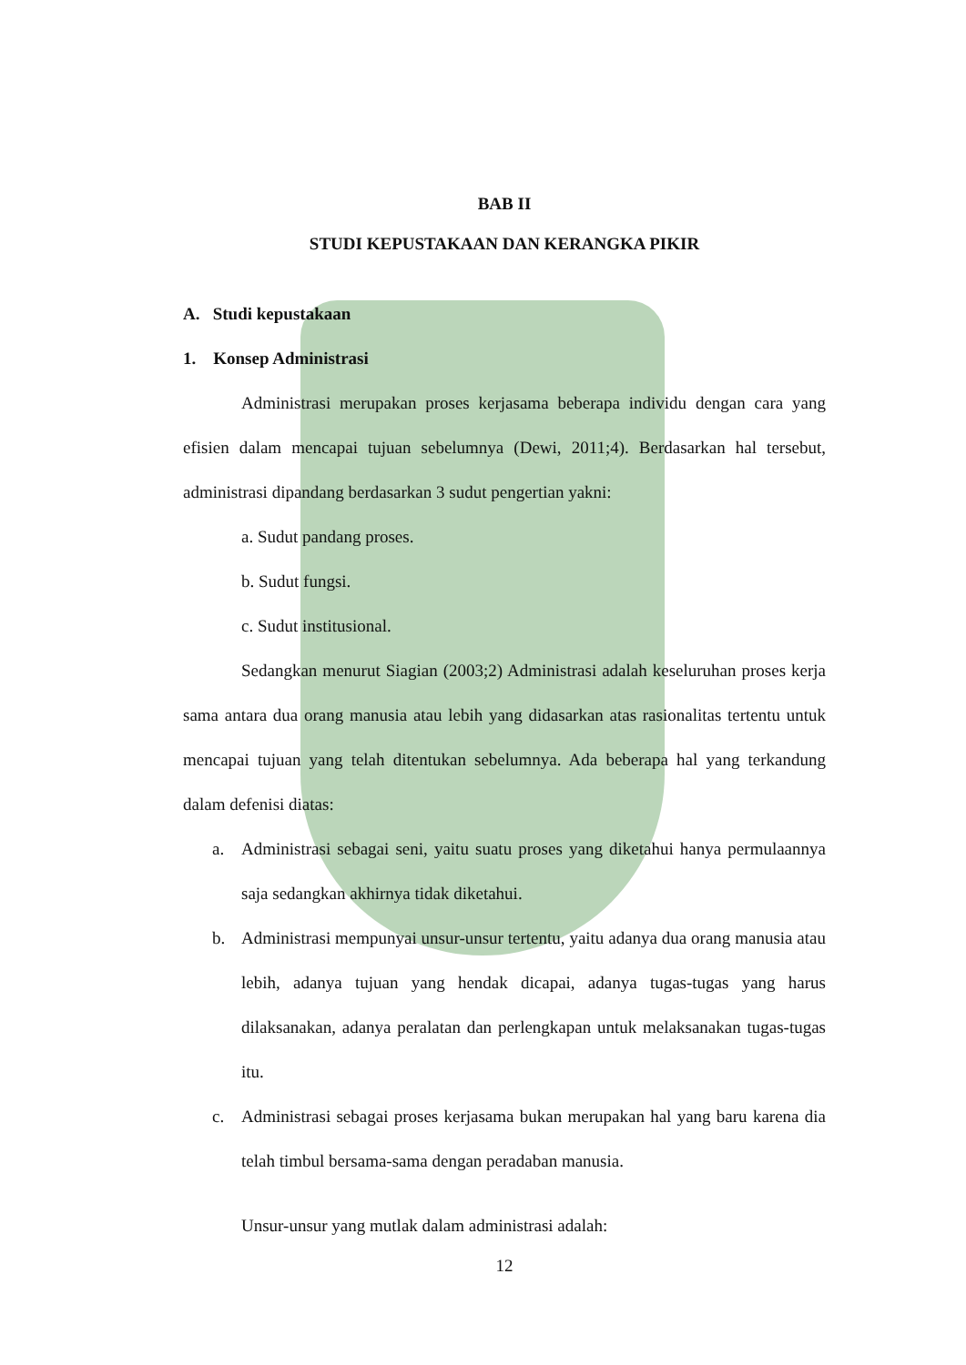BAB II
STUDI KEPUSTAKAAN DAN KERANGKA PIKIR
A. Studi kepustakaan
1. Konsep Administrasi
Administrasi merupakan proses kerjasama beberapa individu dengan cara yang efisien dalam mencapai tujuan sebelumnya (Dewi, 2011;4). Berdasarkan hal tersebut, administrasi dipandang berdasarkan 3 sudut pengertian yakni:
a. Sudut pandang proses.
b. Sudut fungsi.
c. Sudut institusional.
Sedangkan menurut Siagian (2003;2) Administrasi adalah keseluruhan proses kerja sama antara dua orang manusia atau lebih yang didasarkan atas rasionalitas tertentu untuk mencapai tujuan yang telah ditentukan sebelumnya. Ada beberapa hal yang terkandung dalam defenisi diatas:
a. Administrasi sebagai seni, yaitu suatu proses yang diketahui hanya permulaannya saja sedangkan akhirnya tidak diketahui.
b. Administrasi mempunyai unsur-unsur tertentu, yaitu adanya dua orang manusia atau lebih, adanya tujuan yang hendak dicapai, adanya tugas-tugas yang harus dilaksanakan, adanya peralatan dan perlengkapan untuk melaksanakan tugas-tugas itu.
c. Administrasi sebagai proses kerjasama bukan merupakan hal yang baru karena dia telah timbul bersama-sama dengan peradaban manusia.
Unsur-unsur yang mutlak dalam administrasi adalah:
12